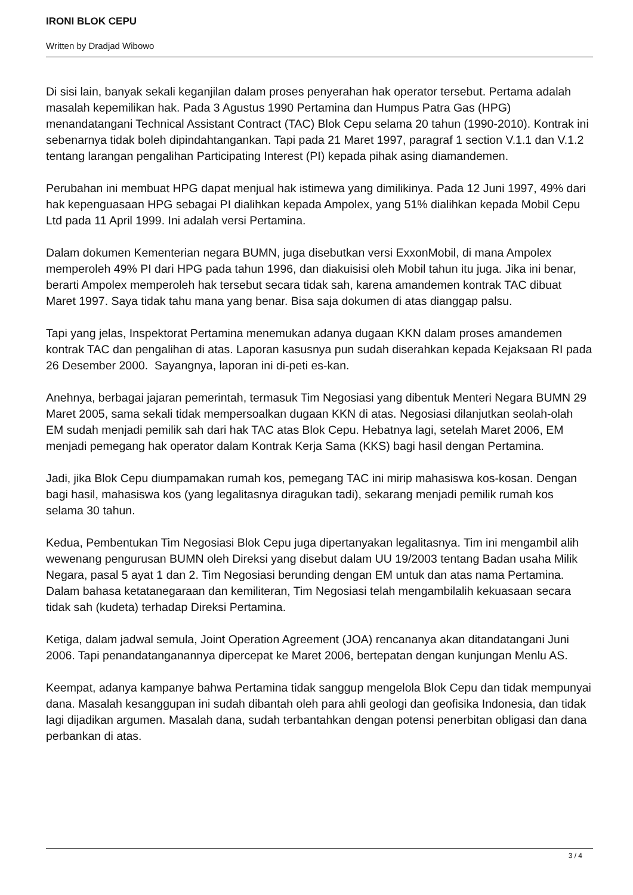IRONI BLOK CEPU
Written by Dradjad Wibowo
Di sisi lain, banyak sekali keganjilan dalam proses penyerahan hak operator tersebut. Pertama adalah masalah kepemilikan hak. Pada 3 Agustus 1990 Pertamina dan Humpus Patra Gas (HPG) menandatangani Technical Assistant Contract (TAC) Blok Cepu selama 20 tahun (1990-2010). Kontrak ini sebenarnya tidak boleh dipindahtangankan. Tapi pada 21 Maret 1997, paragraf 1 section V.1.1 dan V.1.2 tentang larangan pengalihan Participating Interest (PI) kepada pihak asing diamandemen.
Perubahan ini membuat HPG dapat menjual hak istimewa yang dimilikinya. Pada 12 Juni 1997, 49% dari hak kepenguasaan HPG sebagai PI dialihkan kepada Ampolex, yang 51% dialihkan kepada Mobil Cepu Ltd pada 11 April 1999. Ini adalah versi Pertamina.
Dalam dokumen Kementerian negara BUMN, juga disebutkan versi ExxonMobil, di mana Ampolex memperoleh 49% PI dari HPG pada tahun 1996, dan diakuisisi oleh Mobil tahun itu juga. Jika ini benar, berarti Ampolex memperoleh hak tersebut secara tidak sah, karena amandemen kontrak TAC dibuat Maret 1997. Saya tidak tahu mana yang benar. Bisa saja dokumen di atas dianggap palsu.
Tapi yang jelas, Inspektorat Pertamina menemukan adanya dugaan KKN dalam proses amandemen kontrak TAC dan pengalihan di atas. Laporan kasusnya pun sudah diserahkan kepada Kejaksaan RI pada 26 Desember 2000. Sayangnya, laporan ini di-peti es-kan.
Anehnya, berbagai jajaran pemerintah, termasuk Tim Negosiasi yang dibentuk Menteri Negara BUMN 29 Maret 2005, sama sekali tidak mempersoalkan dugaan KKN di atas. Negosiasi dilanjutkan seolah-olah EM sudah menjadi pemilik sah dari hak TAC atas Blok Cepu. Hebatnya lagi, setelah Maret 2006, EM menjadi pemegang hak operator dalam Kontrak Kerja Sama (KKS) bagi hasil dengan Pertamina.
Jadi, jika Blok Cepu diumpamakan rumah kos, pemegang TAC ini mirip mahasiswa kos-kosan. Dengan bagi hasil, mahasiswa kos (yang legalitasnya diragukan tadi), sekarang menjadi pemilik rumah kos selama 30 tahun.
Kedua, Pembentukan Tim Negosiasi Blok Cepu juga dipertanyakan legalitasnya. Tim ini mengambil alih wewenang pengurusan BUMN oleh Direksi yang disebut dalam UU 19/2003 tentang Badan usaha Milik Negara, pasal 5 ayat 1 dan 2. Tim Negosiasi berunding dengan EM untuk dan atas nama Pertamina. Dalam bahasa ketatanegaraan dan kemiliteran, Tim Negosiasi telah mengambilalih kekuasaan secara tidak sah (kudeta) terhadap Direksi Pertamina.
Ketiga, dalam jadwal semula, Joint Operation Agreement (JOA) rencananya akan ditandatangani Juni 2006. Tapi penandatanganannya dipercepat ke Maret 2006, bertepatan dengan kunjungan Menlu AS.
Keempat, adanya kampanye bahwa Pertamina tidak sanggup mengelola Blok Cepu dan tidak mempunyai dana. Masalah kesanggupan ini sudah dibantah oleh para ahli geologi dan geofisika Indonesia, dan tidak lagi dijadikan argumen. Masalah dana, sudah terbantahkan dengan potensi penerbitan obligasi dan dana perbankan di atas.
3 / 4